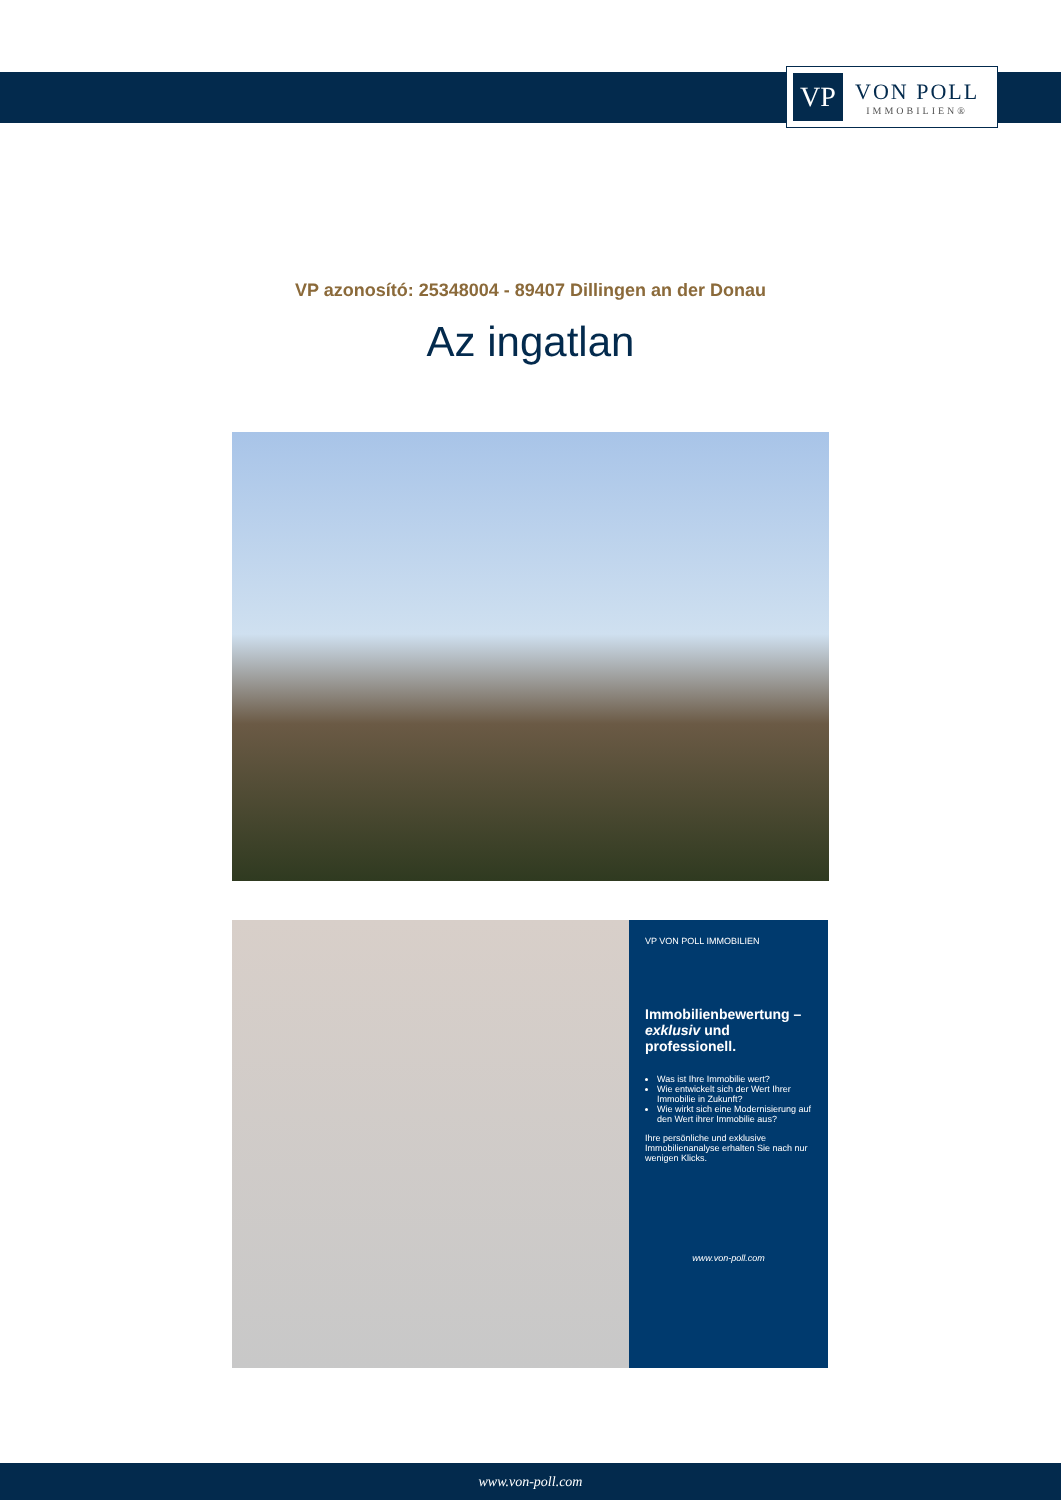VP
VON POLL
IMMOBILIEN®
VP azonosító: 25348004 - 89407 Dillingen an der Donau
Az ingatlan
VP VON POLL IMMOBILIEN
Immobilienbewertung – exklusiv und professionell.
Was ist Ihre Immobilie wert?
Wie entwickelt sich der Wert Ihrer Immobilie in Zukunft?
Wie wirkt sich eine Modernisierung auf den Wert ihrer Immobilie aus?
Ihre persönliche und exklusive Immobilienanalyse erhalten Sie nach nur wenigen Klicks.
www.von-poll.com
www.von-poll.com